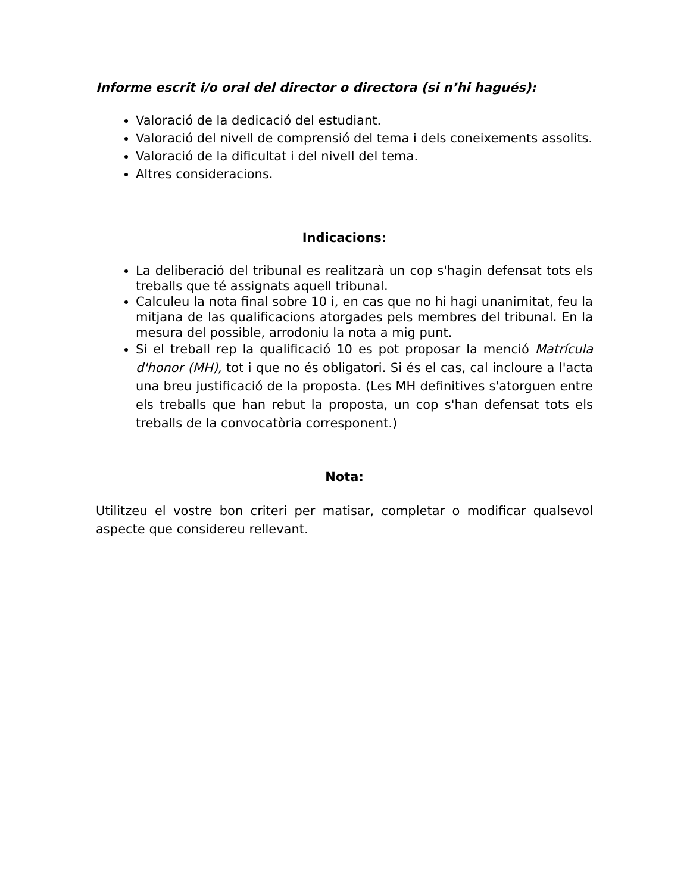Informe escrit i/o oral del director o directora (si n’hi hagués):
Valoració de la dedicació del estudiant.
Valoració del nivell de comprensió del tema i dels coneixements assolits.
Valoració de la dificultat i del nivell del tema.
Altres consideracions.
Indicacions:
La deliberació del tribunal es realitzarà un cop s'hagin defensat tots els treballs que té assignats aquell tribunal.
Calculeu la nota final sobre 10 i, en cas que no hi hagi unanimitat, feu la mitjana de las qualificacions atorgades pels membres del tribunal. En la mesura del possible, arrodoniu la nota a mig punt.
Si el treball rep la qualificació 10 es pot proposar la menció Matrícula d'honor (MH), tot i que no és obligatori. Si és el cas, cal incloure a l'acta una breu justificació de la proposta. (Les MH definitives s'atorguen entre els treballs que han rebut la proposta, un cop s'han defensat tots els treballs de la convocatòria corresponent.)
Nota:
Utilitzeu el vostre bon criteri per matisar, completar o modificar qualsevol aspecte que considereu rellevant.